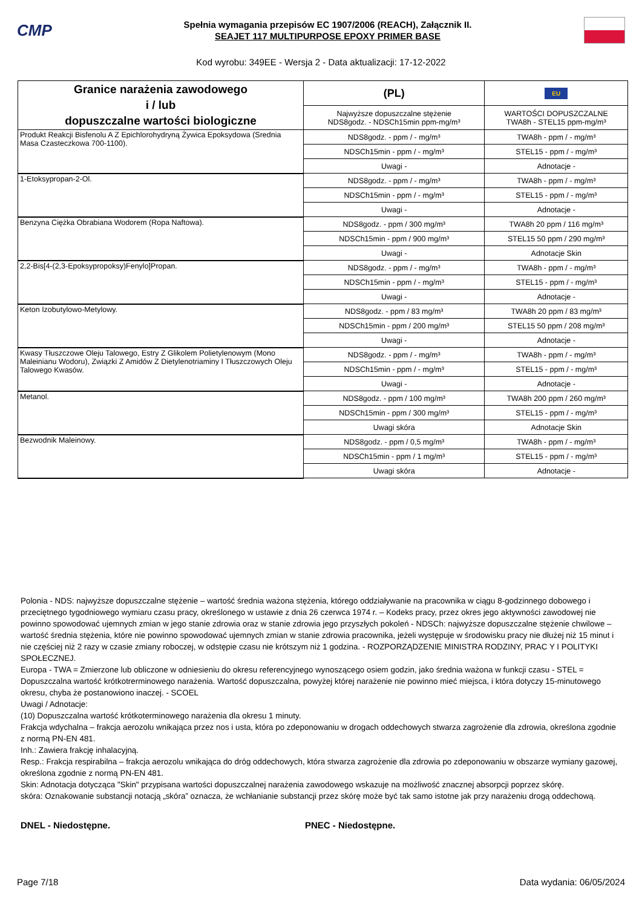CMP
Spełnia wymagania przepisów EC 1907/2006 (REACH), Załącznik II.
SEAJET 117 MULTIPURPOSE EPOXY PRIMER BASE
Kod wyrobu: 349EE - Wersja 2 - Data aktualizacji: 17-12-2022
| Granice narażenia zawodowego i / lub dopuszczalne wartości biologiczne | (PL) | EU |
| --- | --- | --- |
| | Najwyższe dopuszczalne stężenie NDS8godz. - NDSCh15min ppm-mg/m³ | WARTOŚCI DOPUSZCZALNE TWA8h - STEL15 ppm-mg/m³ |
| Produkt Reakcji Bisfenolu A Z Epichlorohydryną Żywica Epoksydowa (Srednia Masa Czasteczkowa 700-1100). | NDS8godz. - ppm / - mg/m³ | TWA8h - ppm / - mg/m³ |
| | NDSCh15min - ppm / - mg/m³ | STEL15 - ppm / - mg/m³ |
| | Uwagi - | Adnotacje - |
| 1-Etoksypropan-2-Ol. | NDS8godz. - ppm / - mg/m³ | TWA8h - ppm / - mg/m³ |
| | NDSCh15min - ppm / - mg/m³ | STEL15 - ppm / - mg/m³ |
| | Uwagi - | Adnotacje - |
| Benzyna Ciężka Obrabiana Wodorem (Ropa Naftowa). | NDS8godz. - ppm / 300 mg/m³ | TWA8h 20 ppm / 116 mg/m³ |
| | NDSCh15min - ppm / 900 mg/m³ | STEL15 50 ppm / 290 mg/m³ |
| | Uwagi - | Adnotacje Skin |
| 2,2-Bis[4-(2,3-Epoksypropoksy)Fenylo]Propan. | NDS8godz. - ppm / - mg/m³ | TWA8h - ppm / - mg/m³ |
| | NDSCh15min - ppm / - mg/m³ | STEL15 - ppm / - mg/m³ |
| | Uwagi - | Adnotacje - |
| Keton Izobutylowo-Metylowy. | NDS8godz. - ppm / 83 mg/m³ | TWA8h 20 ppm / 83 mg/m³ |
| | NDSCh15min - ppm / 200 mg/m³ | STEL15 50 ppm / 208 mg/m³ |
| | Uwagi - | Adnotacje - |
| Kwasy Tłuszczowe Oleju Talowego, Estry Z Glikolem Polietylenowym (Mono Maleinianu Wodoru), Związki Z Amidów Z Dietylenotriaminy I Tłuszczowych Oleju Talowego Kwasów. | NDS8godz. - ppm / - mg/m³ | TWA8h - ppm / - mg/m³ |
| | NDSCh15min - ppm / - mg/m³ | STEL15 - ppm / - mg/m³ |
| | Uwagi - | Adnotacje - |
| Metanol. | NDS8godz. - ppm / 100 mg/m³ | TWA8h 200 ppm / 260 mg/m³ |
| | NDSCh15min - ppm / 300 mg/m³ | STEL15 - ppm / - mg/m³ |
| | Uwagi skóra | Adnotacje Skin |
| Bezwodnik Maleinowy. | NDS8godz. - ppm / 0,5 mg/m³ | TWA8h - ppm / - mg/m³ |
| | NDSCh15min - ppm / 1 mg/m³ | STEL15 - ppm / - mg/m³ |
| | Uwagi skóra | Adnotacje - |
Polonia - NDS: najwyższe dopuszczalne stężenie – wartość średnia ważona stężenia, którego oddziaływanie na pracownika w ciągu 8-godzinnego dobowego i przeciętnego tygodniowego wymiaru czasu pracy, określonego w ustawie z dnia 26 czerwca 1974 r. – Kodeks pracy, przez okres jego aktywności zawodowej nie powinno spowodować ujemnych zmian w jego stanie zdrowia oraz w stanie zdrowia jego przyszłych pokoleń - NDSCh: najwyższe dopuszczalne stężenie chwilowe – wartość średnia stężenia, które nie powinno spowodować ujemnych zmian w stanie zdrowia pracownika, jeżeli występuje w środowisku pracy nie dłużej niż 15 minut i nie częściej niż 2 razy w czasie zmiany roboczej, w odstępie czasu nie krótszym niż 1 godzina. - ROZPORZĄDZENIE MINISTRA RODZINY, PRAC Y I POLITYKI SPOŁECZNEJ.
Europa - TWA = Zmierzone lub obliczone w odniesieniu do okresu referencyjnego wynoszącego osiem godzin, jako średnia ważona w funkcji czasu - STEL = Dopuszczalna wartość krótkotrerminowego narażenia. Wartość dopuszczalna, powyżej której narażenie nie powinno mieć miejsca, i która dotyczy 15-minutowego okresu, chyba że postanowiono inaczej. - SCOEL
Uwagi / Adnotacje:
(10) Dopuszczalna wartość krótkoterminowego narażenia dla okresu 1 minuty.
Frakcja wdychalna – frakcja aerozolu wnikająca przez nos i usta, która po zdeponowaniu w drogach oddechowych stwarza zagrożenie dla zdrowia, określona zgodnie z normą PN-EN 481.
Inh.: Zawiera frakcję inhalacyjną.
Resp.: Frakcja respirabilna – frakcja aerozolu wnikająca do dróg oddechowych, która stwarza zagrożenie dla zdrowia po zdeponowaniu w obszarze wymiany gazowej, określona zgodnie z normą PN-EN 481.
Skin: Adnotacja dotycząca "Skin" przypisana wartości dopuszczalnej narażenia zawodowego wskazuje na możliwość znacznej absorpcji poprzez skórę.
skóra: Oznakowanie substancji notacją „skóra” oznacza, że wchłanianie substancji przez skórę może być tak samo istotne jak przy narażeniu drogą oddechową.
DNEL - Niedostępne. PNEC - Niedostępne.
Page 7/18 Data wydania: 06/05/2024